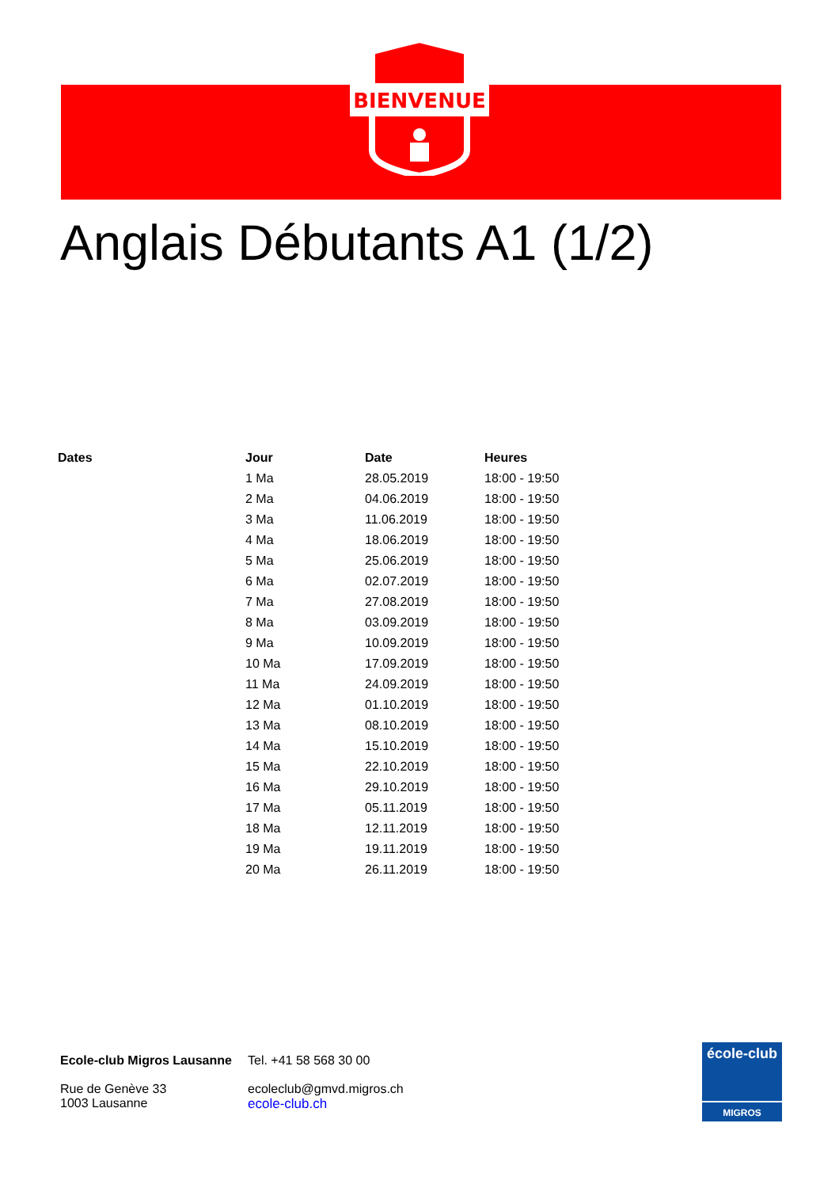BIENVENUE
Anglais Débutants A1 (1/2)
| Dates | Jour | Date | Heures |
| --- | --- | --- | --- |
| | 1 Ma | 28.05.2019 | 18:00 - 19:50 |
| | 2 Ma | 04.06.2019 | 18:00 - 19:50 |
| | 3 Ma | 11.06.2019 | 18:00 - 19:50 |
| | 4 Ma | 18.06.2019 | 18:00 - 19:50 |
| | 5 Ma | 25.06.2019 | 18:00 - 19:50 |
| | 6 Ma | 02.07.2019 | 18:00 - 19:50 |
| | 7 Ma | 27.08.2019 | 18:00 - 19:50 |
| | 8 Ma | 03.09.2019 | 18:00 - 19:50 |
| | 9 Ma | 10.09.2019 | 18:00 - 19:50 |
| | 10 Ma | 17.09.2019 | 18:00 - 19:50 |
| | 11 Ma | 24.09.2019 | 18:00 - 19:50 |
| | 12 Ma | 01.10.2019 | 18:00 - 19:50 |
| | 13 Ma | 08.10.2019 | 18:00 - 19:50 |
| | 14 Ma | 15.10.2019 | 18:00 - 19:50 |
| | 15 Ma | 22.10.2019 | 18:00 - 19:50 |
| | 16 Ma | 29.10.2019 | 18:00 - 19:50 |
| | 17 Ma | 05.11.2019 | 18:00 - 19:50 |
| | 18 Ma | 12.11.2019 | 18:00 - 19:50 |
| | 19 Ma | 19.11.2019 | 18:00 - 19:50 |
| | 20 Ma | 26.11.2019 | 18:00 - 19:50 |
Ecole-club Migros Lausanne
Rue de Genève 33
1003 Lausanne
Tel. +41 58 568 30 00
ecoleclub@gmvd.migros.ch
ecole-club.ch
école-club
MIGROS